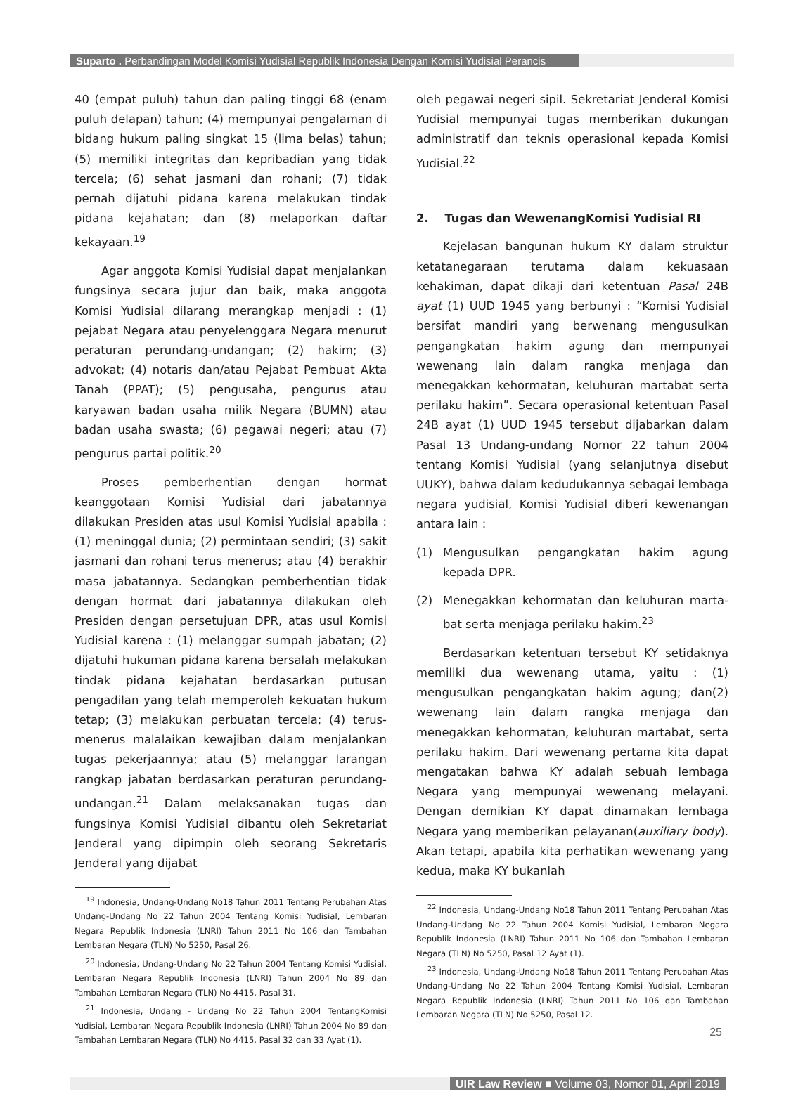Suparto . Perbandingan Model Komisi Yudisial Republik Indonesia Dengan Komisi Yudisial Perancis
40 (empat puluh) tahun dan paling tinggi 68 (enam puluh delapan) tahun; (4) mempunyai pengalaman di bidang hukum paling singkat 15 (lima belas) tahun; (5) memiliki integritas dan kepribadian yang tidak tercela; (6) sehat jasmani dan rohani; (7) tidak pernah dijatuhi pidana karena melakukan tindak pidana kejahatan; dan (8) melaporkan daftar kekayaan.<sup>19</sup>
Agar anggota Komisi Yudisial dapat menjalankan fungsinya secara jujur dan baik, maka anggota Komisi Yudisial dilarang merangkap menjadi : (1) pejabat Negara atau penyelenggara Negara menurut peraturan perundang-undangan; (2) hakim; (3) advokat; (4) notaris dan/atau Pejabat Pembuat Akta Tanah (PPAT); (5) pengusaha, pengurus atau karyawan badan usaha milik Negara (BUMN) atau badan usaha swasta; (6) pegawai negeri; atau (7) pengurus partai politik.<sup>20</sup>
Proses pemberhentian dengan hormat keanggotaan Komisi Yudisial dari jabatannya dilakukan Presiden atas usul Komisi Yudisial apabila : (1) meninggal dunia; (2) permintaan sendiri; (3) sakit jasmani dan rohani terus menerus; atau (4) berakhir masa jabatannya. Sedangkan pemberhentian tidak dengan hormat dari jabatannya dilakukan oleh Presiden dengan persetujuan DPR, atas usul Komisi Yudisial karena : (1) melanggar sumpah jabatan; (2) dijatuhi hukuman pidana karena bersalah melakukan tindak pidana kejahatan berdasarkan putusan pengadilan yang telah memperoleh kekuatan hukum tetap; (3) melakukan perbuatan tercela; (4) terus-menerus malalaikan kewajiban dalam menjalankan tugas pekerjaannya; atau (5) melanggar larangan rangkap jabatan berdasarkan peraturan perundang-undangan.<sup>21</sup> Dalam melaksanakan tugas dan fungsinya Komisi Yudisial dibantu oleh Sekretariat Jenderal yang dipimpin oleh seorang Sekretaris Jenderal yang dijabat
<sup>19</sup> Indonesia, Undang-Undang No18 Tahun 2011 Tentang Perubahan Atas Undang-Undang No 22 Tahun 2004 Tentang Komisi Yudisial, Lembaran Negara Republik Indonesia (LNRI) Tahun 2011 No 106 dan Tambahan Lembaran Negara (TLN) No 5250, Pasal 26.
<sup>20</sup> Indonesia, Undang-Undang No 22 Tahun 2004 Tentang Komisi Yudisial, Lembaran Negara Republik Indonesia (LNRI) Tahun 2004 No 89 dan Tambahan Lembaran Negara (TLN) No 4415, Pasal 31.
<sup>21</sup> Indonesia, Undang - Undang No 22 Tahun 2004 TentangKomisi Yudisial, Lembaran Negara Republik Indonesia (LNRI) Tahun 2004 No 89 dan Tambahan Lembaran Negara (TLN) No 4415, Pasal 32 dan 33 Ayat (1).
oleh pegawai negeri sipil. Sekretariat Jenderal Komisi Yudisial mempunyai tugas memberikan dukungan administratif dan teknis operasional kepada Komisi Yudisial.<sup>22</sup>
2. Tugas dan WewenangKomisi Yudisial RI
Kejelasan bangunan hukum KY dalam struktur ketatanegaraan terutama dalam kekuasaan kehakiman, dapat dikaji dari ketentuan Pasal 24B ayat (1) UUD 1945 yang berbunyi : “Komisi Yudisial bersifat mandiri yang berwenang mengusulkan pengangkatan hakim agung dan mempunyai wewenang lain dalam rangka menjaga dan menegakkan kehormatan, keluhuran martabat serta perilaku hakim”. Secara operasional ketentuan Pasal 24B ayat (1) UUD 1945 tersebut dijabarkan dalam Pasal 13 Undang-undang Nomor 22 tahun 2004 tentang Komisi Yudisial (yang selanjutnya disebut UUKY), bahwa dalam kedudukannya sebagai lembaga negara yudisial, Komisi Yudisial diberi kewenangan antara lain :
(1) Mengusulkan pengangkatan hakim agung kepada DPR.
(2) Menegakkan kehormatan dan keluhuran marta-bat serta menjaga perilaku hakim.<sup>23</sup>
Berdasarkan ketentuan tersebut KY setidaknya memiliki dua wewenang utama, yaitu : (1) mengusulkan pengangkatan hakim agung; dan(2) wewenang lain dalam rangka menjaga dan menegakkan kehormatan, keluhuran martabat, serta perilaku hakim. Dari wewenang pertama kita dapat mengatakan bahwa KY adalah sebuah lembaga Negara yang mempunyai wewenang melayani. Dengan demikian KY dapat dinamakan lembaga Negara yang memberikan pelayanan(auxiliary body). Akan tetapi, apabila kita perhatikan wewenang yang kedua, maka KY bukanlah
<sup>22</sup> Indonesia, Undang-Undang No18 Tahun 2011 Tentang Perubahan Atas Undang-Undang No 22 Tahun 2004 Komisi Yudisial, Lembaran Negara Republik Indonesia (LNRI) Tahun 2011 No 106 dan Tambahan Lembaran Negara (TLN) No 5250, Pasal 12 Ayat (1).
<sup>23</sup> Indonesia, Undang-Undang No18 Tahun 2011 Tentang Perubahan Atas Undang-Undang No 22 Tahun 2004 Tentang Komisi Yudisial, Lembaran Negara Republik Indonesia (LNRI) Tahun 2011 No 106 dan Tambahan Lembaran Negara (TLN) No 5250, Pasal 12.
UIR Law Review ■ Volume 03, Nomor 01, April 2019
25